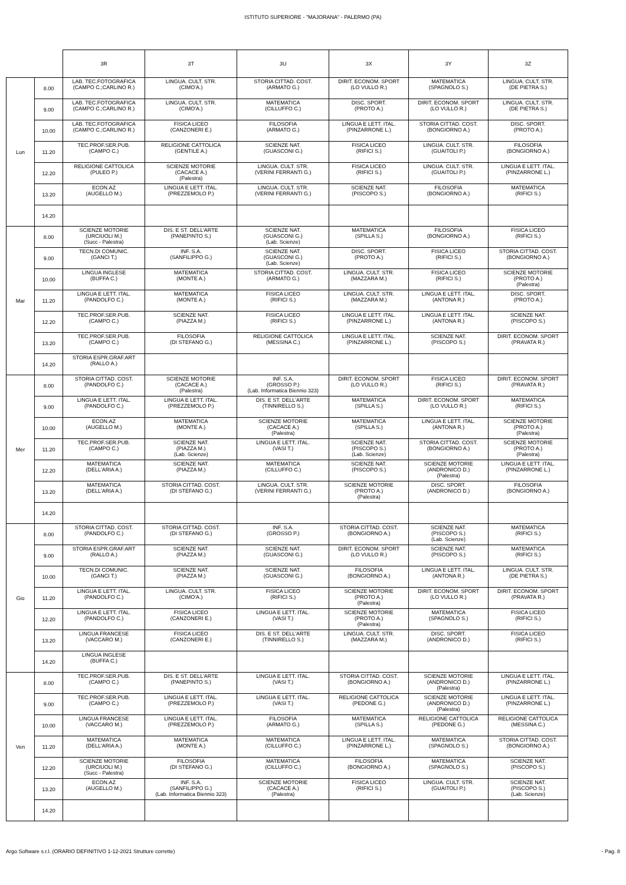ISTITUTO SUPERIORE - "MAJORANA" - PALERMO (PA)
| | | 3R | 3T | 3U | 3X | 3Y | 3Z |
| --- | --- | --- | --- | --- | --- | --- | --- |
| Lun | 8.00 | LAB. TEC.FOTOGRAFICA (CAMPO C.;CARLINO R.) | LINGUA. CULT. STR. (CIMO'A.) | STORIA CITTAD. COST. (ARMATO G.) | DIRIT. ECONOM. SPORT (LO VULLO R.) | MATEMATICA (SPAGNOLO S.) | LINGUA. CULT. STR. (DE PIETRA S.) |
| | 9.00 | LAB. TEC.FOTOGRAFICA (CAMPO C.;CARLINO R.) | LINGUA. CULT. STR. (CIMO'A.) | MATEMATICA (CILLUFFO C.) | DISC. SPORT. (PROTO A.) | DIRIT. ECONOM. SPORT (LO VULLO R.) | LINGUA. CULT. STR. (DE PIETRA S.) |
| | 10.00 | LAB. TEC.FOTOGRAFICA (CAMPO C.;CARLINO R.) | FISICA LICEO (CANZONERI E.) | FILOSOFIA (ARMATO G.) | LINGUA E LETT. ITAL. (PINZARRONE L.) | STORIA CITTAD. COST. (BONGIORNO A.) | DISC. SPORT. (PROTO A.) |
| | 11.20 | TEC.PROF.SER.PUB. (CAMPO C.) | RELIGIONE CATTOLICA (GENTILE A.) | SCIENZE NAT. (GUASCONI G.) | FISICA LICEO (RIFICI S.) | LINGUA. CULT. STR. (GUAITOLI P.) | FILOSOFIA (BONGIORNO A.) |
| | 12.20 | RELIGIONE CATTOLICA (PULEO P.) | SCIENZE MOTORIE (CACACE A.) (Palestra) | LINGUA. CULT. STR. (VERINI FERRANTI G.) | FISICA LICEO (RIFICI S.) | LINGUA. CULT. STR. (GUAITOLI P.) | LINGUA E LETT. ITAL. (PINZARRONE L.) |
| | 13.20 | ECON.AZ (AUGELLO M.) | LINGUA E LETT. ITAL. (PREZZEMOLO P.) | LINGUA. CULT. STR. (VERINI FERRANTI G.) | SCIENZE NAT. (PISCOPO S.) | FILOSOFIA (BONGIORNO A.) | MATEMATICA (RIFICI S.) |
| | 14.20 | | | | | | |
| Mar | 8.00 | SCIENZE MOTORIE (URCIUOLI M.) (Succ - Palestra) | DIS. E ST. DELL'ARTE (PANEPINTO S.) | SCIENZE NAT. (GUASCONI G.) (Lab. Scienze) | MATEMATICA (SPILLA S.) | FILOSOFIA (BONGIORNO A.) | FISICA LICEO (RIFICI S.) |
| | 9.00 | TECN.DI COMUNIC. (GANCI T.) | INF. S.A. (SANFILIPPO G.) | SCIENZE NAT. (GUASCONI G.) (Lab. Scienze) | DISC. SPORT. (PROTO A.) | FISICA LICEO (RIFICI S.) | STORIA CITTAD. COST. (BONGIORNO A.) |
| | 10.00 | LINGUA INGLESE (BUFFA C.) | MATEMATICA (MONTE A.) | STORIA CITTAD. COST. (ARMATO G.) | LINGUA. CULT. STR. (MAZZARA M.) | FISICA LICEO (RIFICI S.) | SCIENZE MOTORIE (PROTO A.) (Palestra) |
| | 11.20 | LINGUA E LETT. ITAL. (PANDOLFO C.) | MATEMATICA (MONTE A.) | FISICA LICEO (RIFICI S.) | LINGUA. CULT. STR. (MAZZARA M.) | LINGUA E LETT. ITAL. (ANTONA R.) | DISC. SPORT. (PROTO A.) |
| | 12.20 | TEC.PROF.SER.PUB. (CAMPO C.) | SCIENZE NAT. (PIAZZA M.) | FISICA LICEO (RIFICI S.) | LINGUA E LETT. ITAL. (PINZARRONE L.) | LINGUA E LETT. ITAL. (ANTONA R.) | SCIENZE NAT. (PISCOPO S.) |
| | 13.20 | TEC.PROF.SER.PUB. (CAMPO C.) | FILOSOFIA (DI STEFANO G.) | RELIGIONE CATTOLICA (MESSINA C.) | LINGUA E LETT. ITAL. (PINZARRONE L.) | SCIENZE NAT. (PISCOPO S.) | DIRIT. ECONOM. SPORT (PRAVATA R.) |
| | 14.20 | STORIA ESPR.GRAF.ART (RALLO A.) | | | | | |
| Mer | 8.00 | STORIA CITTAD. COST. (PANDOLFO C.) | SCIENZE MOTORIE (CACACE A.) (Palestra) | INF. S.A. (GROSSO P.) (Lab. Informatica Biennio 323) | DIRIT. ECONOM. SPORT (LO VULLO R.) | FISICA LICEO (RIFICI S.) | DIRIT. ECONOM. SPORT (PRAVATA R.) |
| | 9.00 | LINGUA E LETT. ITAL. (PANDOLFO C.) | LINGUA E LETT. ITAL. (PREZZEMOLO P.) | DIS. E ST. DELL'ARTE (TINNIRELLO S.) | MATEMATICA (SPILLA S.) | DIRIT. ECONOM. SPORT (LO VULLO R.) | MATEMATICA (RIFICI S.) |
| | 10.00 | ECON.AZ (AUGELLO M.) | MATEMATICA (MONTE A.) | SCIENZE MOTORIE (CACACE A.) (Palestra) | MATEMATICA (SPILLA S.) | LINGUA E LETT. ITAL. (ANTONA R.) | SCIENZE MOTORIE (PROTO A.) (Palestra) |
| | 11.20 | TEC.PROF.SER.PUB. (CAMPO C.) | SCIENZE NAT. (PIAZZA M.) (Lab. Scienze) | LINGUA E LETT. ITAL. (VASI T.) | SCIENZE NAT. (PISCOPO S.) (Lab. Scienze) | STORIA CITTAD. COST. (BONGIORNO A.) | SCIENZE MOTORIE (PROTO A.) (Palestra) |
| | 12.20 | MATEMATICA (DELL'ARIA A.) | SCIENZE NAT. (PIAZZA M.) | MATEMATICA (CILLUFFO C.) | SCIENZE NAT. (PISCOPO S.) | SCIENZE MOTORIE (ANDRONICO D.) (Palestra) | LINGUA E LETT. ITAL. (PINZARRONE L.) |
| | 13.20 | MATEMATICA (DELL'ARIA A.) | STORIA CITTAD. COST. (DI STEFANO G.) | LINGUA. CULT. STR. (VERINI FERRANTI G.) | SCIENZE MOTORIE (PROTO A.) (Palestra) | DISC. SPORT. (ANDRONICO D.) | FILOSOFIA (BONGIORNO A.) |
| | 14.20 | | | | | | |
| Gio | 8.00 | STORIA CITTAD. COST. (PANDOLFO C.) | STORIA CITTAD. COST. (DI STEFANO G.) | INF. S.A. (GROSSO P.) | STORIA CITTAD. COST. (BONGIORNO A.) | SCIENZE NAT. (PISCOPO S.) (Lab. Scienze) | MATEMATICA (RIFICI S.) |
| | 9.00 | STORIA ESPR.GRAF.ART (RALLO A.) | SCIENZE NAT. (PIAZZA M.) | SCIENZE NAT. (GUASCONI G.) | DIRIT. ECONOM. SPORT (LO VULLO R.) | SCIENZE NAT. (PISCOPO S.) | MATEMATICA (RIFICI S.) |
| | 10.00 | TECN.DI COMUNIC. (GANCI T.) | SCIENZE NAT. (PIAZZA M.) | SCIENZE NAT. (GUASCONI G.) | FILOSOFIA (BONGIORNO A.) | LINGUA E LETT. ITAL. (ANTONA R.) | LINGUA. CULT. STR. (DE PIETRA S.) |
| | 11.20 | LINGUA E LETT. ITAL. (PANDOLFO C.) | LINGUA. CULT. STR. (CIMO'A.) | FISICA LICEO (RIFICI S.) | SCIENZE MOTORIE (PROTO A.) (Palestra) | DIRIT. ECONOM. SPORT (LO VULLO R.) | DIRIT. ECONOM. SPORT (PRAVATA R.) |
| | 12.20 | LINGUA E LETT. ITAL. (PANDOLFO C.) | FISICA LICEO (CANZONERI E.) | LINGUA E LETT. ITAL. (VASI T.) | SCIENZE MOTORIE (PROTO A.) (Palestra) | MATEMATICA (SPAGNOLO S.) | FISICA LICEO (RIFICI S.) |
| | 13.20 | LINGUA FRANCESE (VACCARO M.) | FISICA LICEO (CANZONERI E.) | DIS. E ST. DELL'ARTE (TINNIRELLO S.) | LINGUA. CULT. STR. (MAZZARA M.) | DISC. SPORT. (ANDRONICO D.) | FISICA LICEO (RIFICI S.) |
| | 14.20 | LINGUA INGLESE (BUFFA C.) | | | | | |
| Ven | 8.00 | TEC.PROF.SER.PUB. (CAMPO C.) | DIS. E ST. DELL'ARTE (PANEPINTO S.) | LINGUA E LETT. ITAL. (VASI T.) | STORIA CITTAD. COST. (BONGIORNO A.) | SCIENZE MOTORIE (ANDRONICO D.) (Palestra) | LINGUA E LETT. ITAL. (PINZARRONE L.) |
| | 9.00 | TEC.PROF.SER.PUB. (CAMPO C.) | LINGUA E LETT. ITAL. (PREZZEMOLO P.) | LINGUA E LETT. ITAL. (VASI T.) | RELIGIONE CATTOLICA (PEDONE G.) | SCIENZE MOTORIE (ANDRONICO D.) (Palestra) | LINGUA E LETT. ITAL. (PINZARRONE L.) |
| | 10.00 | LINGUA FRANCESE (VACCARO M.) | LINGUA E LETT. ITAL. (PREZZEMOLO P.) | FILOSOFIA (ARMATO G.) | MATEMATICA (SPILLA S.) | RELIGIONE CATTOLICA (PEDONE G.) | RELIGIONE CATTOLICA (MESSINA C.) |
| | 11.20 | MATEMATICA (DELL'ARIA A.) | MATEMATICA (MONTE A.) | MATEMATICA (CILLUFFO C.) | LINGUA E LETT. ITAL. (PINZARRONE L.) | MATEMATICA (SPAGNOLO S.) | STORIA CITTAD. COST. (BONGIORNO A.) |
| | 12.20 | SCIENZE MOTORIE (URCIUOLI M.) (Succ - Palestra) | FILOSOFIA (DI STEFANO G.) | MATEMATICA (CILLUFFO C.) | FILOSOFIA (BONGIORNO A.) | MATEMATICA (SPAGNOLO S.) | SCIENZE NAT. (PISCOPO S.) |
| | 13.20 | ECON.AZ (AUGELLO M.) | INF. S.A. (SANFILIPPO G.) (Lab. Informatica Biennio 323) | SCIENZE MOTORIE (CACACE A.) (Palestra) | FISICA LICEO (RIFICI S.) | LINGUA. CULT. STR. (GUAITOLI P.) | SCIENZE NAT. (PISCOPO S.) (Lab. Scienze) |
| | 14.20 | | | | | | |
Argo Software s.r.l. (ORARIO DEFINITIVO 1-12-2021 Strutture corrette) - Pag. 8